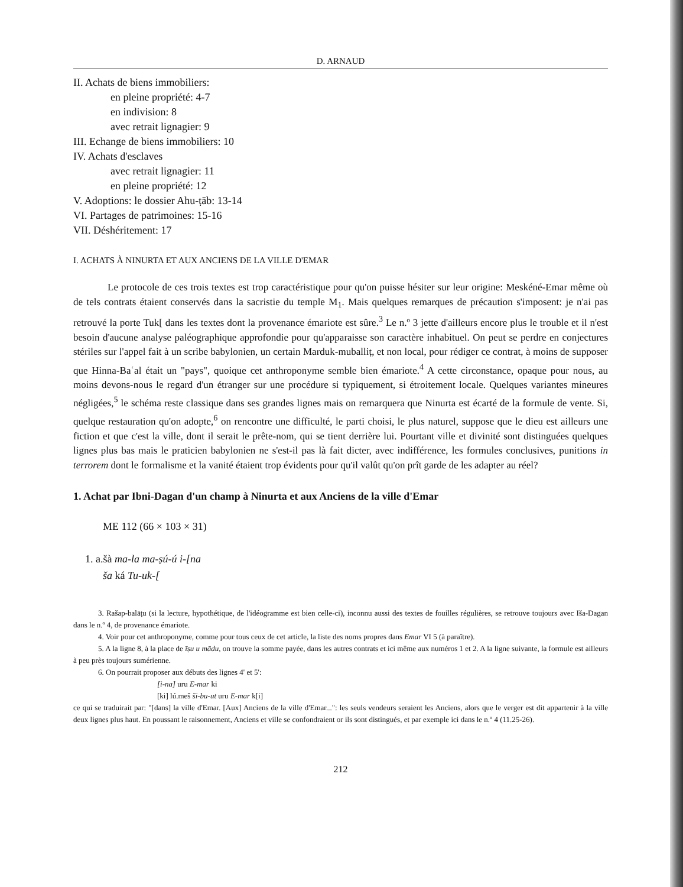D. ARNAUD
II. Achats de biens immobiliers:
en pleine propriété: 4-7
en indivision: 8
avec retrait lignagier: 9
III. Echange de biens immobiliers: 10
IV. Achats d'esclaves
avec retrait lignagier: 11
en pleine propriété: 12
V. Adoptions: le dossier Ahu-ṭāb: 13-14
VI. Partages de patrimoines: 15-16
VII. Déshéritement: 17
I. ACHATS À NINURTA ET AUX ANCIENS DE LA VILLE D'EMAR
Le protocole de ces trois textes est trop caractéristique pour qu'on puisse hésiter sur leur origine: Meskéné-Emar même où de tels contrats étaient conservés dans la sacristie du temple M<sub>1</sub>. Mais quelques remarques de précaution s'imposent: je n'ai pas retrouvé la porte Tuk[ dans les textes dont la provenance émariote est sûre.<sup>3</sup> Le n.º 3 jette d'ailleurs encore plus le trouble et il n'est besoin d'aucune analyse paléographique approfondie pour qu'apparaisse son caractère inhabituel. On peut se perdre en conjectures stériles sur l'appel fait à un scribe babylonien, un certain Marduk-muballiṭ, et non local, pour rédiger ce contrat, à moins de supposer que Hinna-Baʿal était un "pays", quoique cet anthroponyme semble bien émariote.<sup>4</sup> A cette circonstance, opaque pour nous, au moins devons-nous le regard d'un étranger sur une procédure si typiquement, si étroitement locale. Quelques variantes mineures négligées,<sup>5</sup> le schéma reste classique dans ses grandes lignes mais on remarquera que Ninurta est écarté de la formule de vente. Si, quelque restauration qu'on adopte,<sup>6</sup> on rencontre une difficulté, le parti choisi, le plus naturel, suppose que le dieu est ailleurs une fiction et que c'est la ville, dont il serait le prête-nom, qui se tient derrière lui. Pourtant ville et divinité sont distinguées quelques lignes plus bas mais le praticien babylonien ne s'est-il pas là fait dicter, avec indifférence, les formules conclusives, punitions in terrorem dont le formalisme et la vanité étaient trop évidents pour qu'il valût qu'on prît garde de les adapter au réel?
1. Achat par Ibni-Dagan d'un champ à Ninurta et aux Anciens de la ville d'Emar
ME 112 (66 × 103 × 31)
1. a.šà ma-la ma-ṣú-ú i-[na
ša ká Tu-uk-[
3. Rašap-balāṭu (si la lecture, hypothétique, de l'idéogramme est bien celle-ci), inconnu aussi des textes de fouilles régulières, se retrouve toujours avec Iša-Dagan dans le n.º 4, de provenance émariote.
4. Voir pour cet anthroponyme, comme pour tous ceux de cet article, la liste des noms propres dans Emar VI 5 (à paraître).
5. A la ligne 8, à la place de īṣu u mādu, on trouve la somme payée, dans les autres contrats et ici même aux numéros 1 et 2. A la ligne suivante, la formule est ailleurs à peu près toujours sumérienne.
6. On pourrait proposer aux débuts des lignes 4' et 5':
[i-na] uru E-mar ki
[ki] lú.meš ši-bu-ut uru E-mar k[i]
ce qui se traduirait par: "[dans] la ville d'Emar. [Aux] Anciens de la ville d'Emar...": les seuls vendeurs seraient les Anciens, alors que le verger est dit appartenir à la ville deux lignes plus haut. En poussant le raisonnement, Anciens et ville se confondraient or ils sont distingués, et par exemple ici dans le n.º 4 (11.25-26).
212